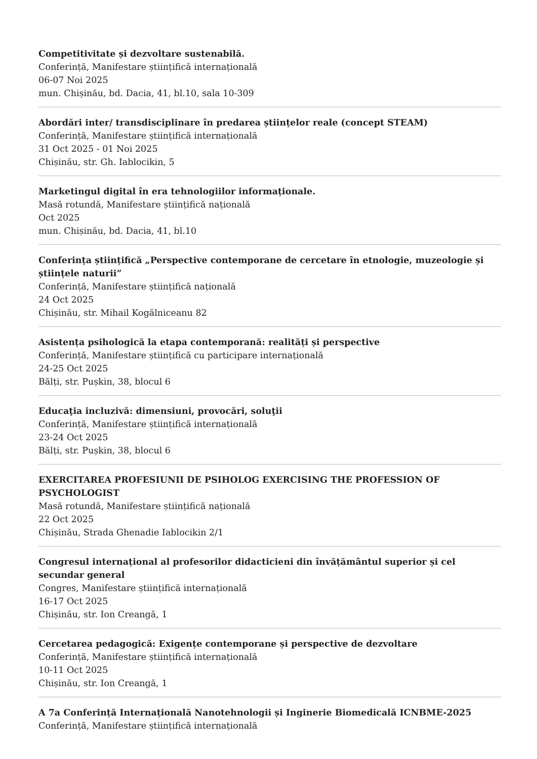Competitivitate și dezvoltare sustenabilă.
Conferință, Manifestare științifică internațională
06-07 Noi 2025
mun. Chișinău, bd. Dacia, 41, bl.10, sala 10-309
Abordări inter/ transdisciplinare în predarea științelor reale (concept STEAM)
Conferință, Manifestare științifică internațională
31 Oct 2025 - 01 Noi 2025
Chișinău, str. Gh. Iablocikin, 5
Marketingul digital în era tehnologiilor informaționale.
Masă rotundă, Manifestare științifică națională
Oct 2025
mun. Chișinău, bd. Dacia, 41, bl.10
Conferința științifică „Perspective contemporane de cercetare în etnologie, muzeologie și științele naturii”
Conferință, Manifestare științifică națională
24 Oct 2025
Chișinău, str. Mihail Kogălniceanu 82
Asistența psihologică la etapa contemporană: realități și perspective
Conferință, Manifestare științifică cu participare internațională
24-25 Oct 2025
Bălți, str. Pușkin, 38, blocul 6
Educaţia incluzivă: dimensiuni, provocări, soluţii
Conferință, Manifestare științifică internațională
23-24 Oct 2025
Bălți, str. Pușkin, 38, blocul 6
EXERCITAREA PROFESIUNII DE PSIHOLOG EXERCISING THE PROFESSION OF PSYCHOLOGIST
Masă rotundă, Manifestare științifică națională
22 Oct 2025
Chișinău, Strada Ghenadie Iablocikin 2/1
Congresul internațional al profesorilor didacticieni din învățământul superior și cel secundar general
Congres, Manifestare științifică internațională
16-17 Oct 2025
Chișinău, str. Ion Creangă, 1
Cercetarea pedagogică: Exigențe contemporane și perspective de dezvoltare
Conferință, Manifestare științifică internațională
10-11 Oct 2025
Chișinău, str. Ion Creangă, 1
A 7a Conferință Internațională Nanotehnologii și Inginerie Biomedicală ICNBME-2025
Conferință, Manifestare științifică internațională